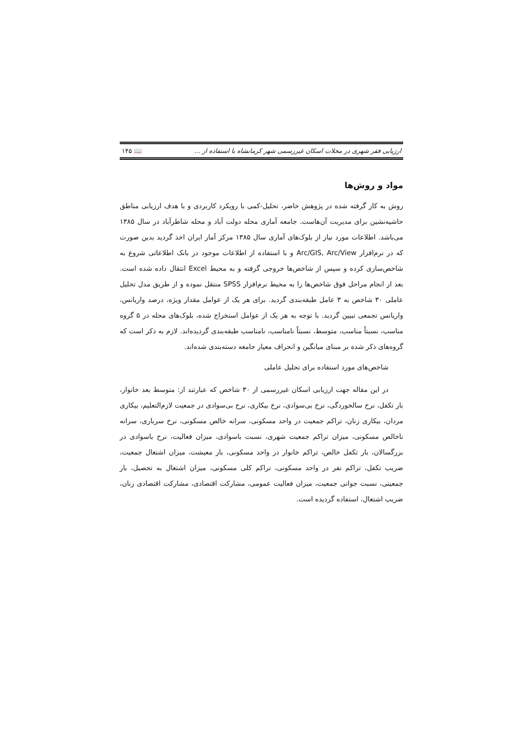ارزیابی فقر شهری در محلات اسکان غیررسمی شهر کرمانشاه با استفاده از ... 📖 ۱۴۵
مواد و روش‌ها
روش به کار گرفته شده در پژوهش حاضر، تحلیل-کمی با رویکرد کاربردی و با هدف ارزیابی مناطق حاشیه‌نشین برای مدیریت آن‌هاست. جامعه آماری محله دولت آباد و محله شاطرآباد در سال ۱۳۸۵ می‌باشد. اطلاعات مورد نیاز از بلوک‌های آماری سال ۱۳۸۵ مرکز آمار ایران اخذ گردید بدین صورت که در نرم‌افزار Arc/GIS, Arc/View و با استفاده از اطلاعات موجود در بانک اطلاعاتی شروع به شاخص‌سازی کرده و سپس از شاخص‌ها خروجی گرفته و به محیط Excel انتقال داده شده است. بعد از انجام مراحل فوق شاخص‌ها را به محیط نرم‌افزار SPSS منتقل نموده و از طریق مدل تحلیل عاملی ۳۰ شاخص به ۳ عامل طبقه‌بندی گردید. برای هر یک از عوامل مقدار ویژه، درصد واریانس، واریانس تجمعی تبیین گردید. با توجه به هر یک از عوامل استخراج شده، بلوک‌های محله در ۵ گروه مناسب، نسبتاً مناسب، متوسط، نسبتاً نامناسب، نامناسب طبقه‌بندی گردیده‌اند. لازم به ذکر است که گروه‌های ذکر شده بر مبنای میانگین و انحراف معیار جامعه دسته‌بندی شده‌اند.
شاخص‌های مورد استفاده برای تحلیل عاملی
در این مقاله جهت ارزیابی اسکان غیررسمی از ۳۰ شاخص که عبارتند از: متوسط بعد خانوار، بار تکفل، نرخ سالخوردگی، نرخ بی‌سوادی، نرخ بیکاری، نرخ بی‌سوادی در جمعیت لازم‌التعلیم، بیکاری مردان، بیکاری زنان، تراکم جمعیت در واحد مسکونی، سرانه خالص مسکونی، نرخ سرباری، سرانه ناخالص مسکونی، میزان تراکم جمعیت شهری، نسبت باسوادی، میزان فعالیت، نرخ باسوادی در بزرگسالان، بار تکفل خالص، تراکم خانوار در واحد مسکونی، بار معیشت، میزان اشتغال جمعیت، ضریب تکفل، تراکم نفر در واحد مسکونی، تراکم کلی مسکونی، میزان اشتغال به تحصیل، بار جمعیتی، نسبت جوانی جمعیت، میزان فعالیت عمومی، مشارکت اقتصادی، مشارکت اقتصادی زنان، ضریب اشتغال، استفاده گردیده است.